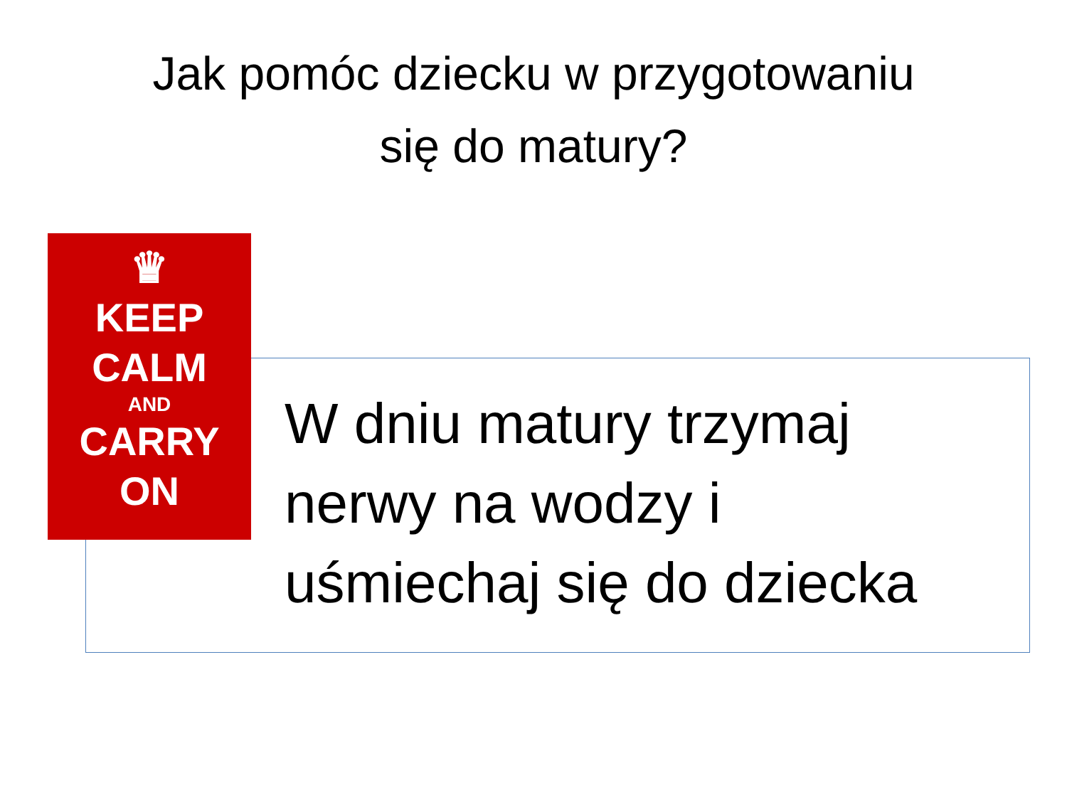Jak pomóc dziecku w przygotowaniu
się do matury?
♛
KEEP
CALM
AND
CARRY
ON
W dniu matury trzymaj
nerwy na wodzy i
uśmiechaj się do dziecka